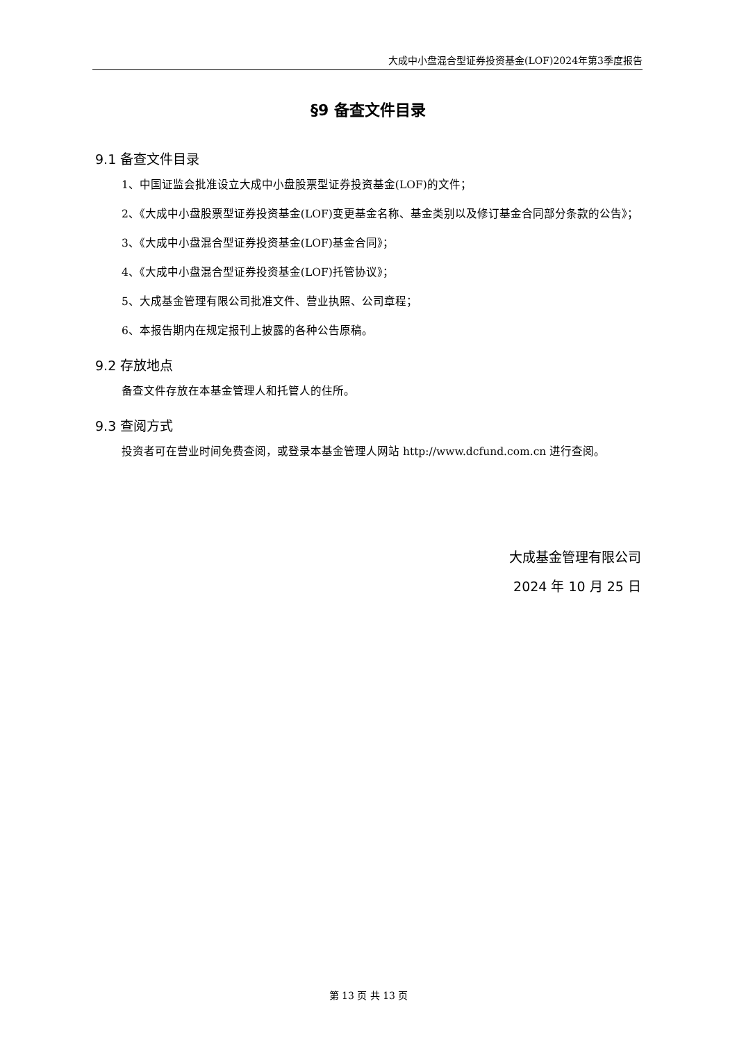大成中小盘混合型证券投资基金(LOF)2024年第3季度报告
§9 备查文件目录
9.1 备查文件目录
1、中国证监会批准设立大成中小盘股票型证券投资基金(LOF)的文件；
2、《大成中小盘股票型证券投资基金(LOF)变更基金名称、基金类别以及修订基金合同部分条款的公告》；
3、《大成中小盘混合型证券投资基金(LOF)基金合同》；
4、《大成中小盘混合型证券投资基金(LOF)托管协议》；
5、大成基金管理有限公司批准文件、营业执照、公司章程；
6、本报告期内在规定报刊上披露的各种公告原稿。
9.2 存放地点
备查文件存放在本基金管理人和托管人的住所。
9.3 查阅方式
投资者可在营业时间免费查阅，或登录本基金管理人网站 http://www.dcfund.com.cn 进行查阅。
大成基金管理有限公司
2024 年 10 月 25 日
第 13 页 共 13 页